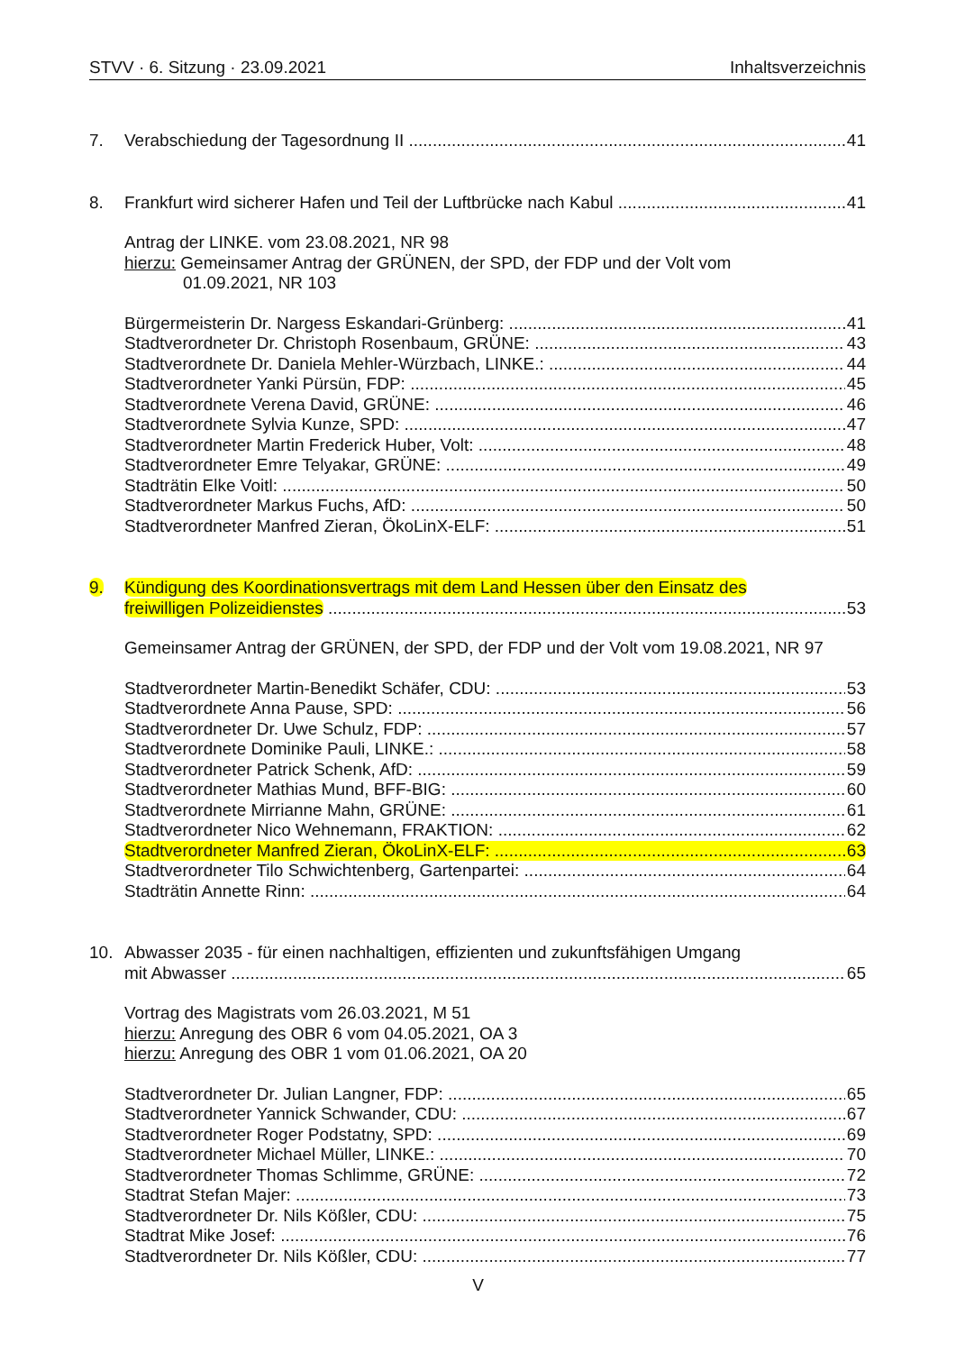STVV · 6. Sitzung · 23.09.2021 Inhaltsverzeichnis
7. Verabschiedung der Tagesordnung II 41
8. Frankfurt wird sicherer Hafen und Teil der Luftbrücke nach Kabul 41
Antrag der LINKE. vom 23.08.2021, NR 98
hierzu: Gemeinsamer Antrag der GRÜNEN, der SPD, der FDP und der Volt vom
01.09.2021, NR 103
Bürgermeisterin Dr. Nargess Eskandari-Grünberg: 41
Stadtverordneter Dr. Christoph Rosenbaum, GRÜNE: 43
Stadtverordnete Dr. Daniela Mehler-Würzbach, LINKE.: 44
Stadtverordneter Yanki Pürsün, FDP: 45
Stadtverordnete Verena David, GRÜNE: 46
Stadtverordnete Sylvia Kunze, SPD: 47
Stadtverordneter Martin Frederick Huber, Volt: 48
Stadtverordneter Emre Telyakar, GRÜNE: 49
Stadträtin Elke Voitl: 50
Stadtverordneter Markus Fuchs, AfD: 50
Stadtverordneter Manfred Zieran, ÖkoLinX-ELF: 51
9. Kündigung des Koordinationsvertrags mit dem Land Hessen über den Einsatz des
freiwilligen Polizeidienstes 53
Gemeinsamer Antrag der GRÜNEN, der SPD, der FDP und der Volt vom 19.08.2021, NR 97
Stadtverordneter Martin-Benedikt Schäfer, CDU: 53
Stadtverordnete Anna Pause, SPD: 56
Stadtverordneter Dr. Uwe Schulz, FDP: 57
Stadtverordnete Dominike Pauli, LINKE.: 58
Stadtverordneter Patrick Schenk, AfD: 59
Stadtverordneter Mathias Mund, BFF-BIG: 60
Stadtverordnete Mirrianne Mahn, GRÜNE: 61
Stadtverordneter Nico Wehnemann, FRAKTION: 62
Stadtverordneter Manfred Zieran, ÖkoLinX-ELF: 63
Stadtverordneter Tilo Schwichtenberg, Gartenpartei: 64
Stadträtin Annette Rinn: 64
10. Abwasser 2035 - für einen nachhaltigen, effizienten und zukunftsfähigen Umgang
mit Abwasser 65
Vortrag des Magistrats vom 26.03.2021, M 51
hierzu: Anregung des OBR 6 vom 04.05.2021, OA 3
hierzu: Anregung des OBR 1 vom 01.06.2021, OA 20
Stadtverordneter Dr. Julian Langner, FDP: 65
Stadtverordneter Yannick Schwander, CDU: 67
Stadtverordneter Roger Podstatny, SPD: 69
Stadtverordneter Michael Müller, LINKE.: 70
Stadtverordneter Thomas Schlimme, GRÜNE: 72
Stadtrat Stefan Majer: 73
Stadtverordneter Dr. Nils Kößler, CDU: 75
Stadtrat Mike Josef: 76
Stadtverordneter Dr. Nils Kößler, CDU: 77
V